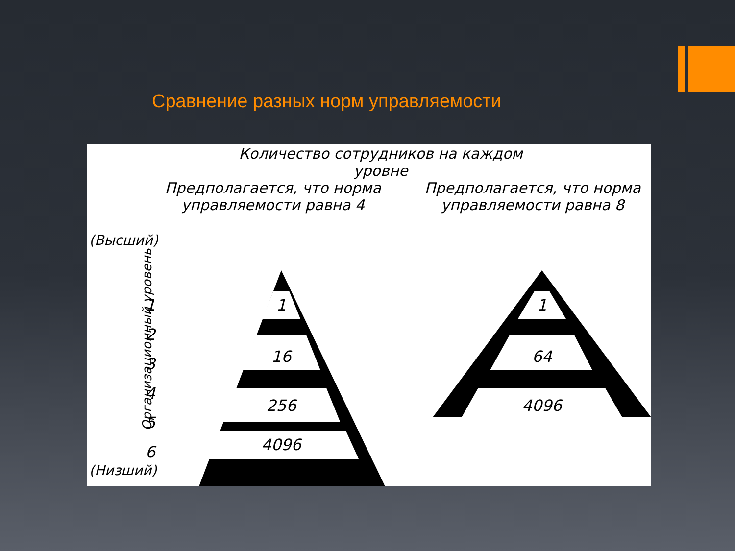Сравнение разных норм управляемости
Количество сотрудников на каждом уровне
Предполагается, что норма управляемости равна 4
Предполагается, что норма управляемости равна 8
(Высший)
(Низший)
Организационный уровень
1
16
256
4096
1
64
4096
1
2
3
4
5
6